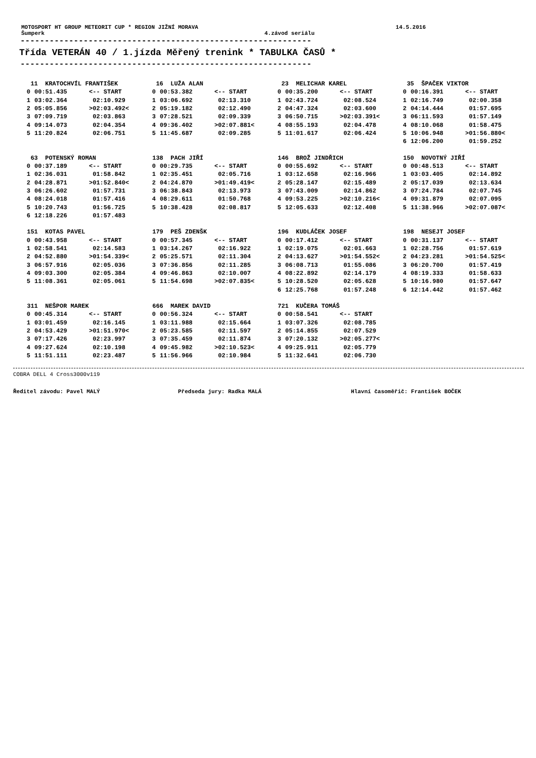MOTOSPORT HT GROUP METEORIT CUP * REGION JIŽNÍ MORAVA 14.5.2016
Šumperk 4.závod seriálu
------------------------------------------------------------
Třída VETERÁN 40 / 1.jízda Měřený trenink * TABULKA ČASŮ *
------------------------------------------------------------
| 11 KRATOCHVÍL FRANTIŠEK | | | 16 LUŽA ALAN | | | 23 MELICHAR KAREL | | | 35 ŠPAČEK VIKTOR | | |
| 0 | 00:51.435 | <-- START | 0 | 00:53.382 | <-- START | 0 | 00:35.200 | <-- START | 0 | 00:16.391 | <-- START |
| 1 | 03:02.364 | 02:10.929 | 1 | 03:06.692 | 02:13.310 | 1 | 02:43.724 | 02:08.524 | 1 | 02:16.749 | 02:00.358 |
| 2 | 05:05.856 | >02:03.492< | 2 | 05:19.182 | 02:12.490 | 2 | 04:47.324 | 02:03.600 | 2 | 04:14.444 | 01:57.695 |
| 3 | 07:09.719 | 02:03.863 | 3 | 07:28.521 | 02:09.339 | 3 | 06:50.715 | >02:03.391< | 3 | 06:11.593 | 01:57.149 |
| 4 | 09:14.073 | 02:04.354 | 4 | 09:36.402 | >02:07.881< | 4 | 08:55.193 | 02:04.478 | 4 | 08:10.068 | 01:58.475 |
| 5 | 11:20.824 | 02:06.751 | 5 | 11:45.687 | 02:09.285 | 5 | 11:01.617 | 02:06.424 | 5 | 10:06.948 | >01:56.880< |
| | | | | | | | | | 6 | 12:06.200 | 01:59.252 |
| 63 POTENSKÝ ROMAN | | | 138 PACH JIŘÍ | | | 146 BROŽ JINDŘICH | | | 150 NOVOTNÝ JIŘÍ | | |
| 0 | 00:37.189 | <-- START | 0 | 00:29.735 | <-- START | 0 | 00:55.692 | <-- START | 0 | 00:48.513 | <-- START |
| 1 | 02:36.031 | 01:58.842 | 1 | 02:35.451 | 02:05.716 | 1 | 03:12.658 | 02:16.966 | 1 | 03:03.405 | 02:14.892 |
| 2 | 04:28.871 | >01:52.840< | 2 | 04:24.870 | >01:49.419< | 2 | 05:28.147 | 02:15.489 | 2 | 05:17.039 | 02:13.634 |
| 3 | 06:26.602 | 01:57.731 | 3 | 06:38.843 | 02:13.973 | 3 | 07:43.009 | 02:14.862 | 3 | 07:24.784 | 02:07.745 |
| 4 | 08:24.018 | 01:57.416 | 4 | 08:29.611 | 01:50.768 | 4 | 09:53.225 | >02:10.216< | 4 | 09:31.879 | 02:07.095 |
| 5 | 10:20.743 | 01:56.725 | 5 | 10:38.428 | 02:08.817 | 5 | 12:05.633 | 02:12.408 | 5 | 11:38.966 | >02:07.087< |
| 6 | 12:18.226 | 01:57.483 | | | | | | | | | |
| 151 KOTAS PAVEL | | | 179 PEŠ ZDENŠK | | | 196 KUDLÁČEK JOSEF | | | 198 NESEJT JOSEF | | |
| 0 | 00:43.958 | <-- START | 0 | 00:57.345 | <-- START | 0 | 00:17.412 | <-- START | 0 | 00:31.137 | <-- START |
| 1 | 02:58.541 | 02:14.583 | 1 | 03:14.267 | 02:16.922 | 1 | 02:19.075 | 02:01.663 | 1 | 02:28.756 | 01:57.619 |
| 2 | 04:52.880 | >01:54.339< | 2 | 05:25.571 | 02:11.304 | 2 | 04:13.627 | >01:54.552< | 2 | 04:23.281 | >01:54.525< |
| 3 | 06:57.916 | 02:05.036 | 3 | 07:36.856 | 02:11.285 | 3 | 06:08.713 | 01:55.086 | 3 | 06:20.700 | 01:57.419 |
| 4 | 09:03.300 | 02:05.384 | 4 | 09:46.863 | 02:10.007 | 4 | 08:22.892 | 02:14.179 | 4 | 08:19.333 | 01:58.633 |
| 5 | 11:08.361 | 02:05.061 | 5 | 11:54.698 | >02:07.835< | 5 | 10:28.520 | 02:05.628 | 5 | 10:16.980 | 01:57.647 |
| | | | | | | 6 | 12:25.768 | 01:57.248 | 6 | 12:14.442 | 01:57.462 |
| 311 NEŠPOR MAREK | | | 666 MAREK DAVID | | | 721 KUČERA TOMÁŠ | | | | | |
| 0 | 00:45.314 | <-- START | 0 | 00:56.324 | <-- START | 0 | 00:58.541 | <-- START | | | |
| 1 | 03:01.459 | 02:16.145 | 1 | 03:11.988 | 02:15.664 | 1 | 03:07.326 | 02:08.785 | | | |
| 2 | 04:53.429 | >01:51.970< | 2 | 05:23.585 | 02:11.597 | 2 | 05:14.855 | 02:07.529 | | | |
| 3 | 07:17.426 | 02:23.997 | 3 | 07:35.459 | 02:11.874 | 3 | 07:20.132 | >02:05.277< | | | |
| 4 | 09:27.624 | 02:10.198 | 4 | 09:45.982 | >02:10.523< | 4 | 09:25.911 | 02:05.779 | | | |
| 5 | 11:51.111 | 02:23.487 | 5 | 11:56.966 | 02:10.984 | 5 | 11:32.641 | 02:06.730 | | | |
COBRA DELL 4 Cross3000v119
Ředitel závodu: Pavel MALÝ Předseda jury: Radka MALÁ Hlavní časoměřič: František BOČEK